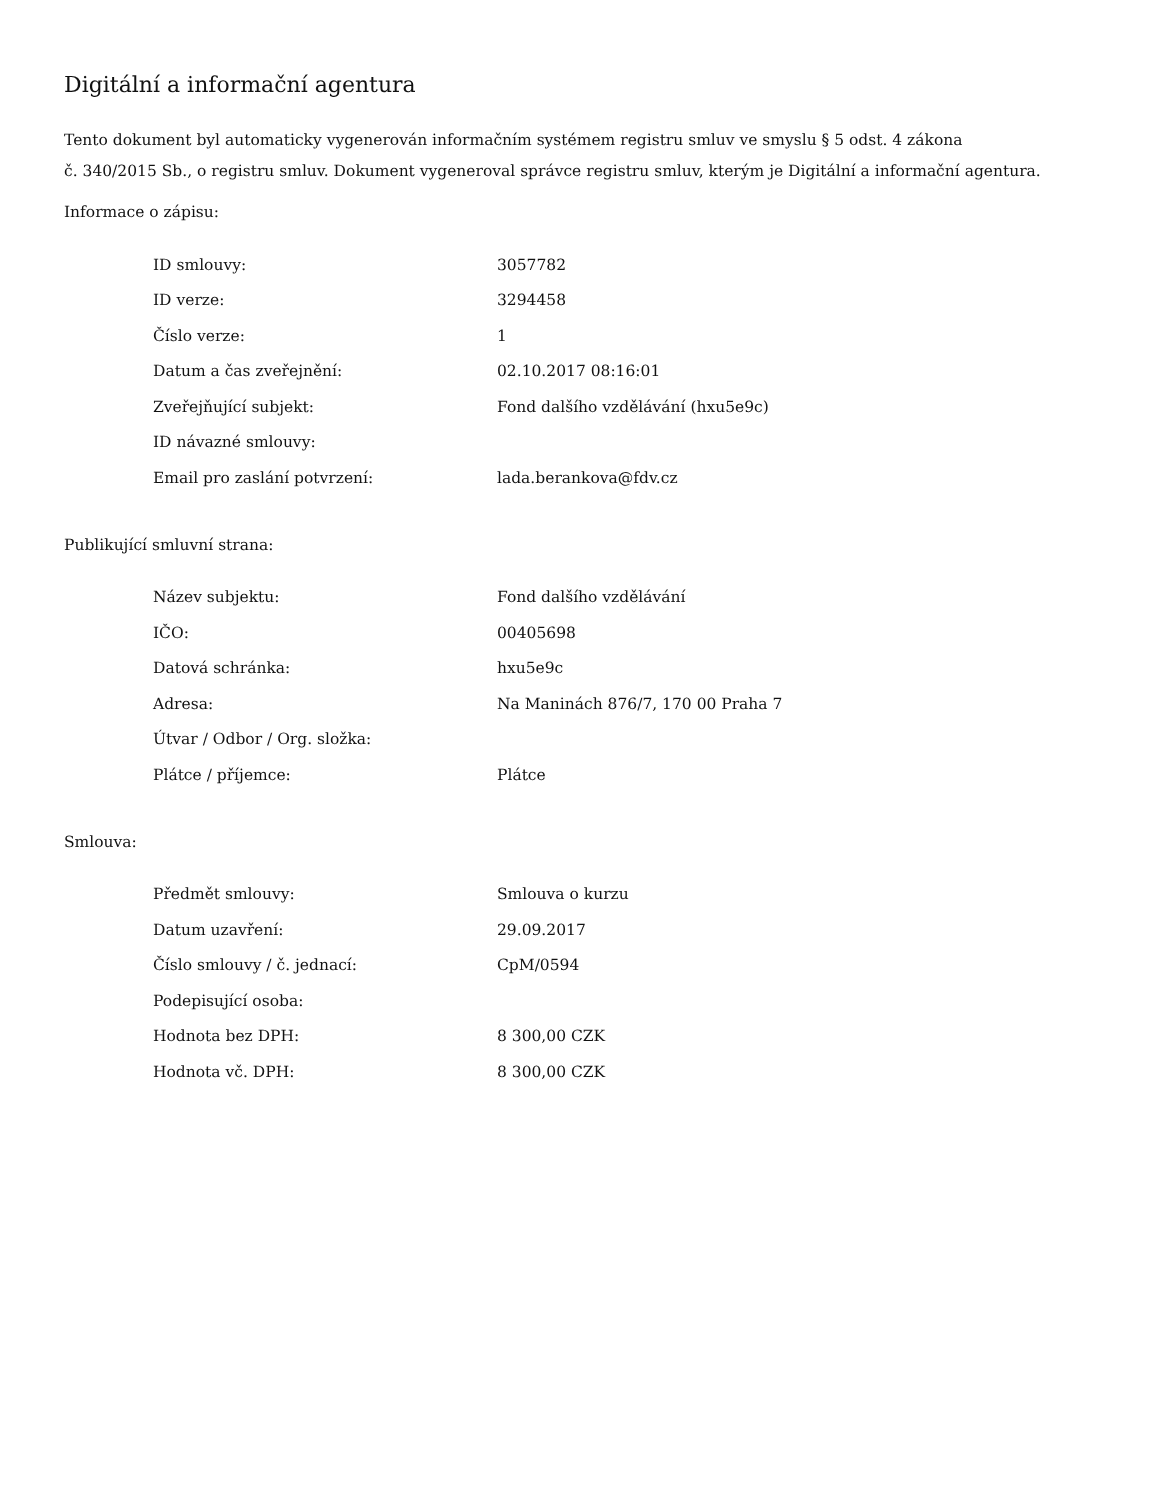Digitální a informační agentura
Tento dokument byl automaticky vygenerován informačním systémem registru smluv ve smyslu § 5 odst. 4 zákona
č. 340/2015 Sb., o registru smluv. Dokument vygeneroval správce registru smluv, kterým je Digitální a informační agentura.
Informace o zápisu:
| ID smlouvy: | 3057782 |
| ID verze: | 3294458 |
| Číslo verze: | 1 |
| Datum a čas zveřejnění: | 02.10.2017 08:16:01 |
| Zveřejňující subjekt: | Fond dalšího vzdělávání (hxu5e9c) |
| ID návazné smlouvy: | |
| Email pro zaslání potvrzení: | lada.berankova@fdv.cz |
Publikující smluvní strana:
| Název subjektu: | Fond dalšího vzdělávání |
| IČO: | 00405698 |
| Datová schránka: | hxu5e9c |
| Adresa: | Na Maninách 876/7, 170 00 Praha 7 |
| Útvar / Odbor / Org. složka: | |
| Plátce / příjemce: | Plátce |
Smlouva:
| Předmět smlouvy: | Smlouva o kurzu |
| Datum uzavření: | 29.09.2017 |
| Číslo smlouvy / č. jednací: | CpM/0594 |
| Podepisující osoba: | |
| Hodnota bez DPH: | 8 300,00 CZK |
| Hodnota vč. DPH: | 8 300,00 CZK |